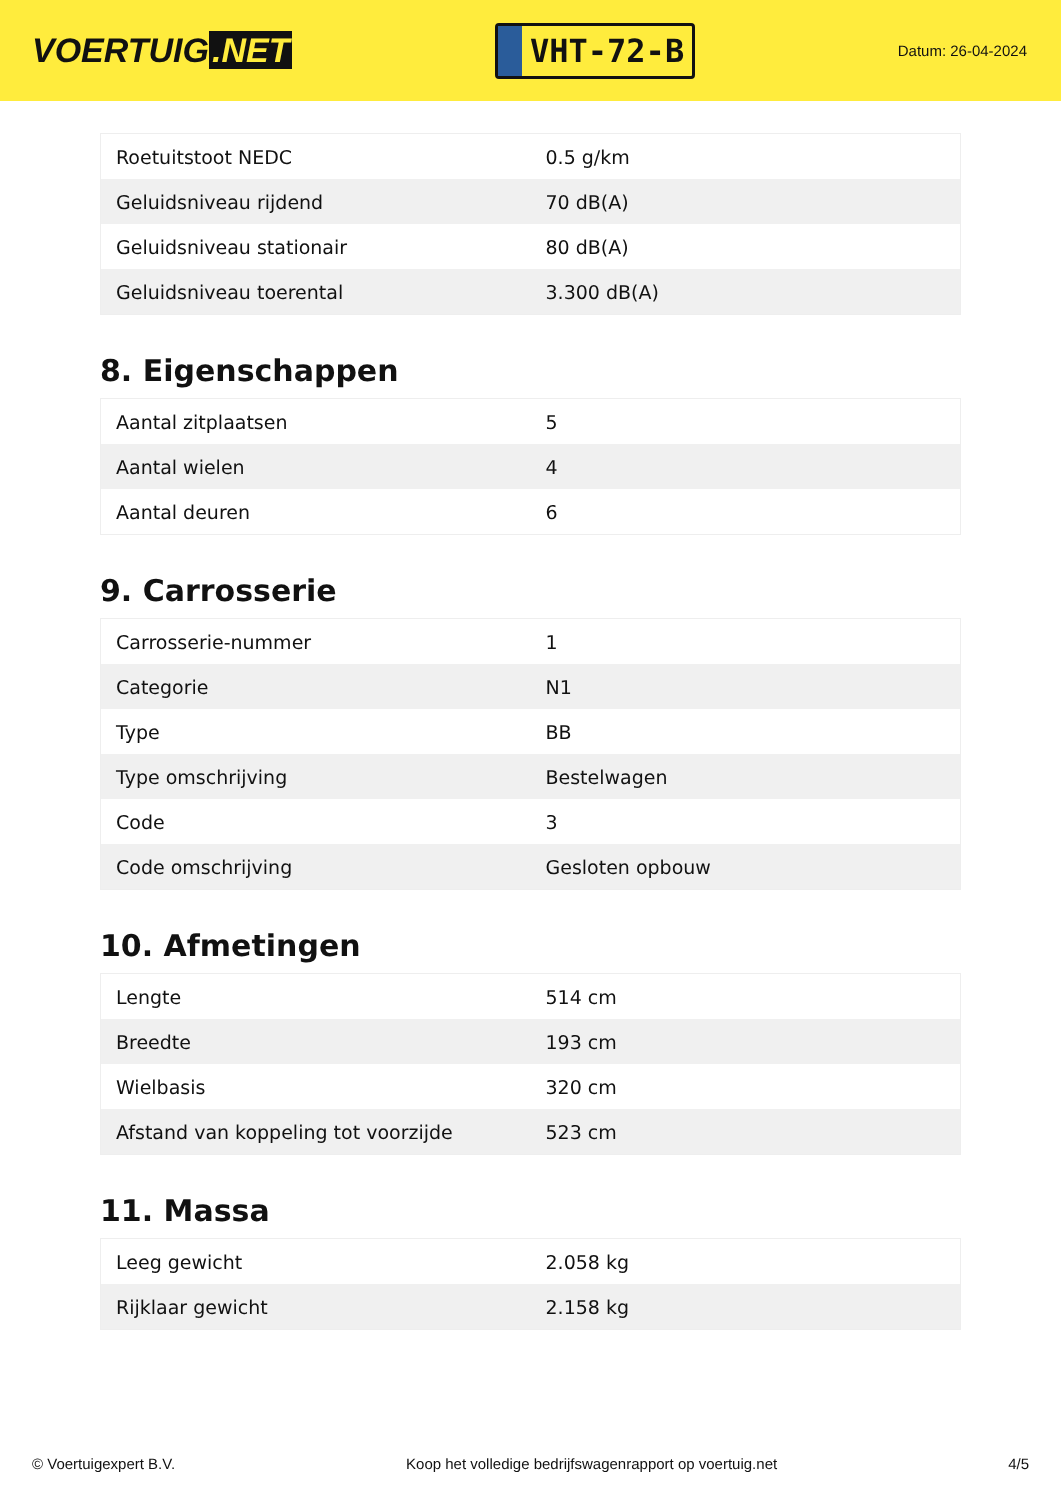VOERTUIG.NET
VHT-72-B
Datum: 26-04-2024
| Roetuitstoot NEDC | 0.5 g/km |
| Geluidsniveau rijdend | 70 dB(A) |
| Geluidsniveau stationair | 80 dB(A) |
| Geluidsniveau toerental | 3.300 dB(A) |
8. Eigenschappen
| Aantal zitplaatsen | 5 |
| Aantal wielen | 4 |
| Aantal deuren | 6 |
9. Carrosserie
| Carrosserie-nummer | 1 |
| Categorie | N1 |
| Type | BB |
| Type omschrijving | Bestelwagen |
| Code | 3 |
| Code omschrijving | Gesloten opbouw |
10. Afmetingen
| Lengte | 514 cm |
| Breedte | 193 cm |
| Wielbasis | 320 cm |
| Afstand van koppeling tot voorzijde | 523 cm |
11. Massa
| Leeg gewicht | 2.058 kg |
| Rijklaar gewicht | 2.158 kg |
© Voertuigexpert B.V. Koop het volledige bedrijfswagenrapport op voertuig.net 4/5